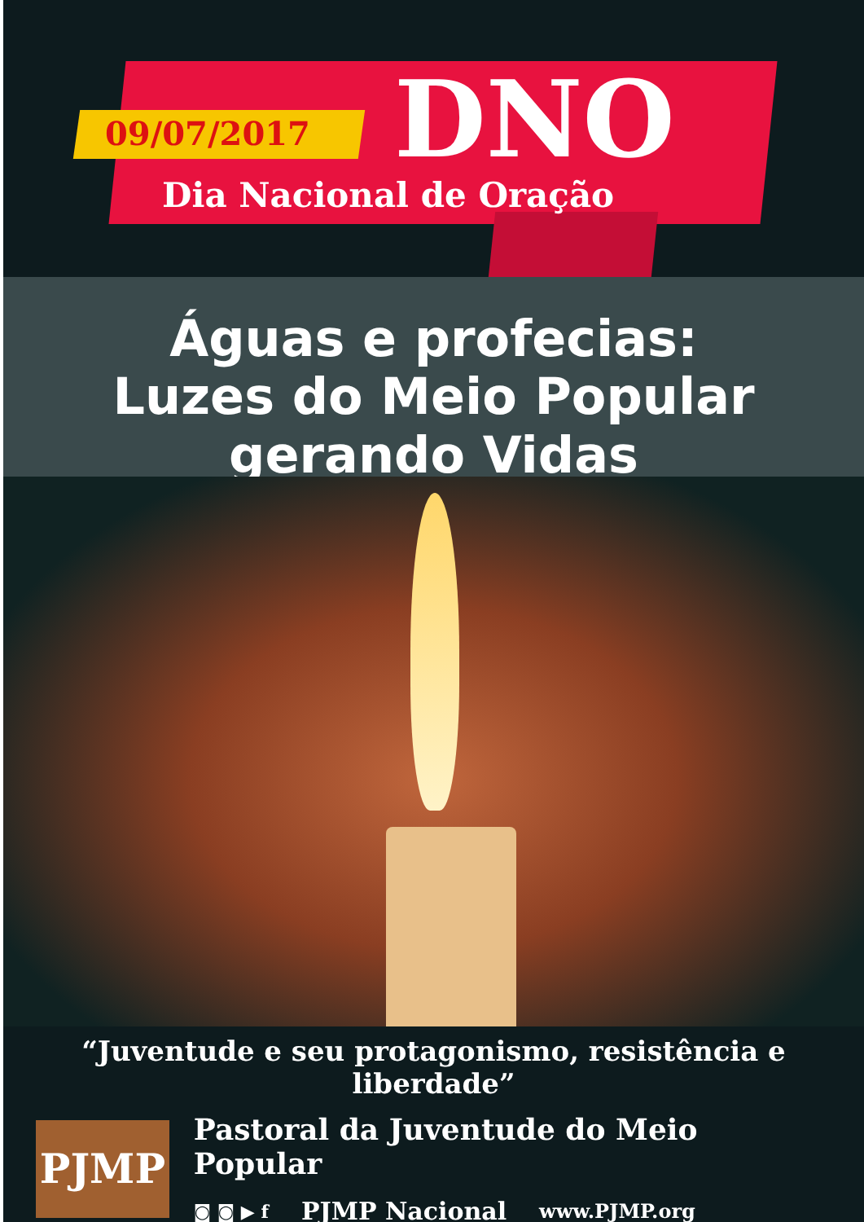09/07/2017 DNO
Dia Nacional de Oração
Águas e profecias:
Luzes do Meio Popular gerando Vidas
“Juventude e seu protagonismo, resistência e liberdade”
PJMP
Pastoral da Juventude do Meio Popular
◙ ◙ ▶ f PJMP Nacional www.PJMP.org